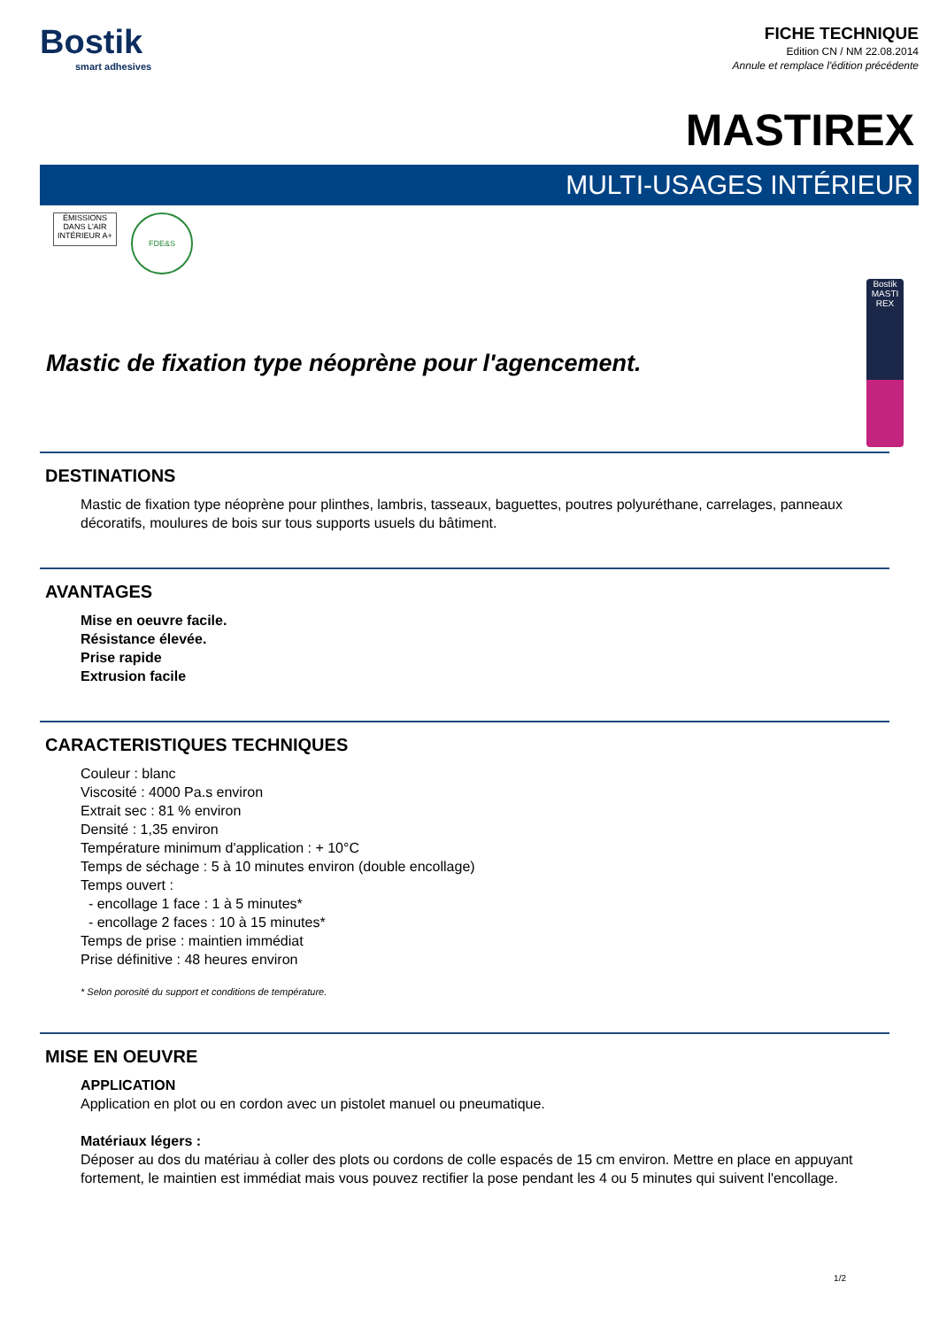Bostik
smart adhesives
FICHE TECHNIQUE
Edition CN / NM 22.08.2014
Annule et remplace l'édition précédente
MASTIREX
MULTI-USAGES INTÉRIEUR
ÉMISSIONS DANS L'AIR INTÉRIEUR A+
FDE&S
Mastic de fixation type néoprène pour l'agencement.
Bostik MASTI REX
DESTINATIONS
Mastic de fixation type néoprène pour plinthes, lambris, tasseaux, baguettes, poutres polyuréthane, carrelages, panneaux décoratifs, moulures de bois sur tous supports usuels du bâtiment.
AVANTAGES
Mise en oeuvre facile.
Résistance élevée.
Prise rapide
Extrusion facile
CARACTERISTIQUES TECHNIQUES
Couleur : blanc
Viscosité : 4000 Pa.s environ
Extrait sec : 81 % environ
Densité : 1,35 environ
Température minimum d'application : + 10°C
Temps de séchage : 5 à 10 minutes environ (double encollage)
Temps ouvert :
- encollage 1 face : 1 à 5 minutes*
- encollage 2 faces : 10 à 15 minutes*
Temps de prise : maintien immédiat
Prise définitive : 48 heures environ
* Selon porosité du support et conditions de température.
MISE EN OEUVRE
APPLICATION
Application en plot ou en cordon avec un pistolet manuel ou pneumatique.
Matériaux légers :
Déposer au dos du matériau à coller des plots ou cordons de colle espacés de 15 cm environ. Mettre en place en appuyant fortement, le maintien est immédiat mais vous pouvez rectifier la pose pendant les 4 ou 5 minutes qui suivent l'encollage.
1/2